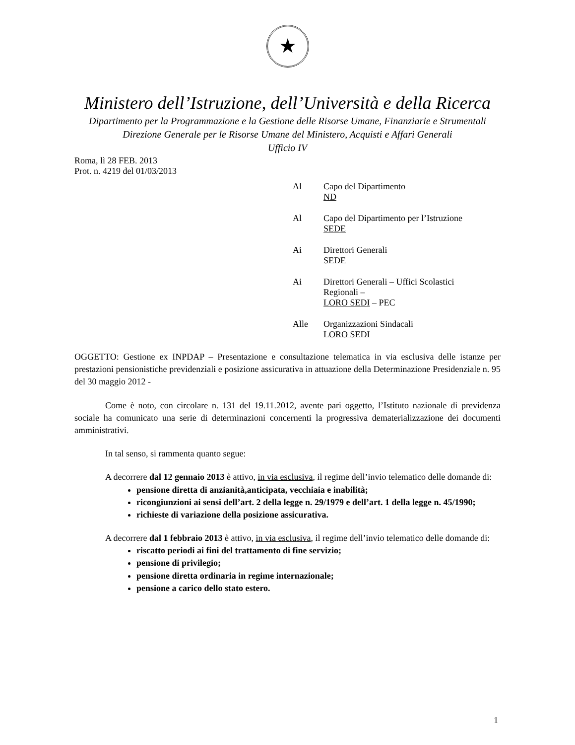★
Ministero dell’Istruzione, dell’Università e della Ricerca
Dipartimento per la Programmazione e la Gestione delle Risorse Umane, Finanziarie e Strumentali
Direzione Generale per le Risorse Umane del Ministero, Acquisti e Affari Generali
Ufficio IV
Roma, lì 28 FEB. 2013
Prot. n. 4219 del 01/03/2013
Al Capo del Dipartimento
ND
Al Capo del Dipartimento per l’Istruzione
SEDE
Ai Direttori Generali
SEDE
Ai Direttori Generali – Uffici Scolastici
Regionali –
LORO SEDI – PEC
Alle Organizzazioni Sindacali
LORO SEDI
OGGETTO: Gestione ex INPDAP – Presentazione e consultazione telematica in via esclusiva delle istanze per prestazioni pensionistiche previdenziali e posizione assicurativa in attuazione della Determinazione Presidenziale n. 95 del 30 maggio 2012 -
Come è noto, con circolare n. 131 del 19.11.2012, avente pari oggetto, l’Istituto nazionale di previdenza sociale ha comunicato una serie di determinazioni concernenti la progressiva dematerializzazione dei documenti amministrativi.
In tal senso, si rammenta quanto segue:
A decorrere dal 12 gennaio 2013 è attivo, in via esclusiva, il regime dell’invio telematico delle domande di:
pensione diretta di anzianità,anticipata, vecchiaia e inabilità;
ricongiunzioni ai sensi dell’art. 2 della legge n. 29/1979 e dell’art. 1 della legge n. 45/1990;
richieste di variazione della posizione assicurativa.
A decorrere dal 1 febbraio 2013 è attivo, in via esclusiva, il regime dell’invio telematico delle domande di:
riscatto periodi ai fini del trattamento di fine servizio;
pensione di privilegio;
pensione diretta ordinaria in regime internazionale;
pensione a carico dello stato estero.
1